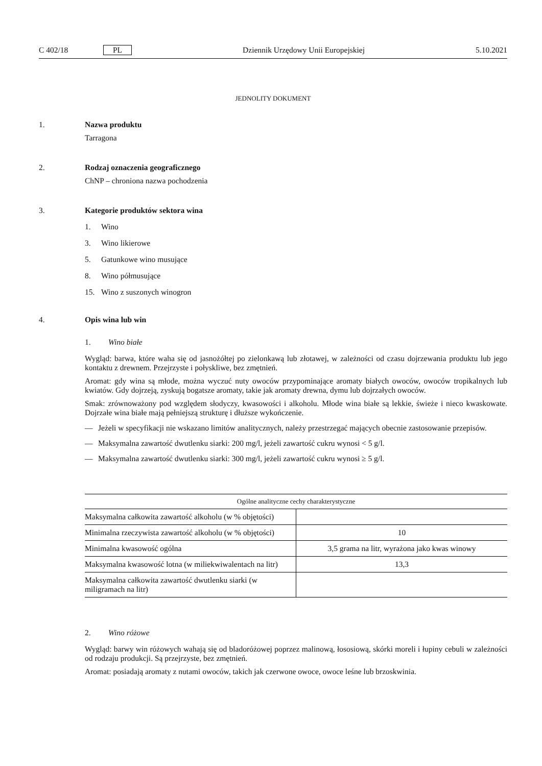C 402/18 PL Dziennik Urzędowy Unii Europejskiej 5.10.2021
JEDNOLITY DOKUMENT
1. Nazwa produktu
Tarragona
2. Rodzaj oznaczenia geograficznego
ChNP – chroniona nazwa pochodzenia
3. Kategorie produktów sektora wina
1. Wino
3. Wino likierowe
5. Gatunkowe wino musujące
8. Wino półmusujące
15. Wino z suszonych winogron
4. Opis wina lub win
1. Wino białe
Wygląd: barwa, które waha się od jasnożółtej po zielonkawą lub złotawej, w zależności od czasu dojrzewania produktu lub jego kontaktu z drewnem. Przejrzyste i połyskliwe, bez zmętnień.
Aromat: gdy wina są młode, można wyczuć nuty owoców przypominające aromaty białych owoców, owoców tropikalnych lub kwiatów. Gdy dojrzeją, zyskują bogatsze aromaty, takie jak aromaty drewna, dymu lub dojrzałych owoców.
Smak: zrównoważony pod względem słodyczy, kwasowości i alkoholu. Młode wina białe są lekkie, świeże i nieco kwaskowate. Dojrzałe wina białe mają pełniejszą strukturę i dłuższe wykończenie.
— Jeżeli w specyfikacji nie wskazano limitów analitycznych, należy przestrzegać mających obecnie zastosowanie przepisów.
— Maksymalna zawartość dwutlenku siarki: 200 mg/l, jeżeli zawartość cukru wynosi < 5 g/l.
— Maksymalna zawartość dwutlenku siarki: 300 mg/l, jeżeli zawartość cukru wynosi ≥ 5 g/l.
| Ogólne analityczne cechy charakterystyczne | |
| --- | --- |
| Maksymalna całkowita zawartość alkoholu (w % objętości) | |
| Minimalna rzeczywista zawartość alkoholu (w % objętości) | 10 |
| Minimalna kwasowość ogólna | 3,5 grama na litr, wyrażona jako kwas winowy |
| Maksymalna kwasowość lotna (w miliekwiwalentach na litr) | 13,3 |
| Maksymalna całkowita zawartość dwutlenku siarki (w miligramach na litr) | |
2. Wino różowe
Wygląd: barwy win różowych wahają się od bladoróżowej poprzez malinową, łososiową, skórki moreli i łupiny cebuli w zależności od rodzaju produkcji. Są przejrzyste, bez zmętnień.
Aromat: posiadają aromaty z nutami owoców, takich jak czerwone owoce, owoce leśne lub brzoskwinia.